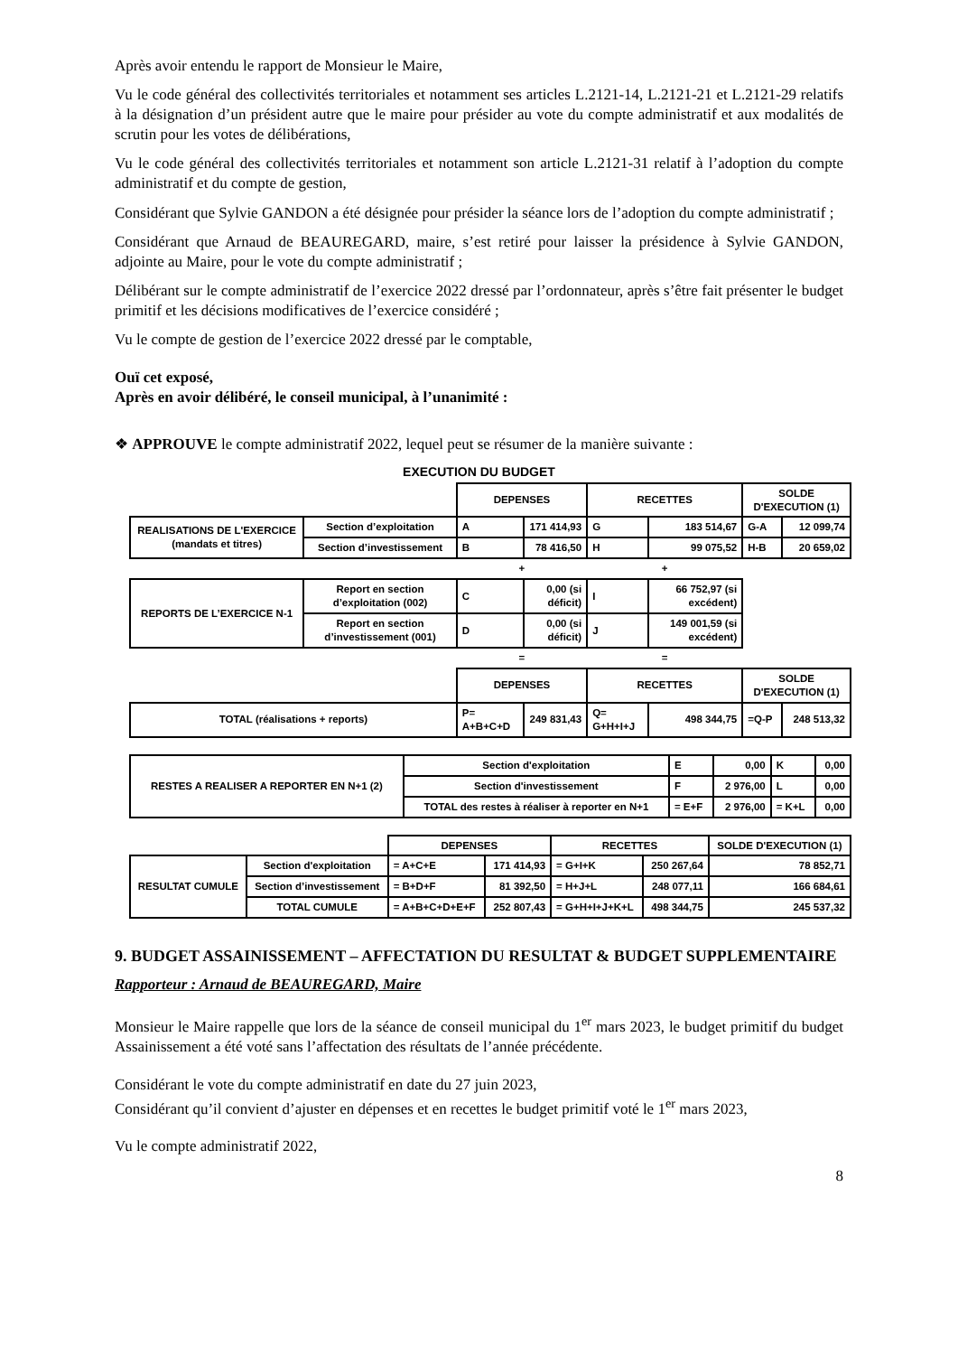Après avoir entendu le rapport de Monsieur le Maire,
Vu le code général des collectivités territoriales et notamment ses articles L.2121-14, L.2121-21 et L.2121-29 relatifs à la désignation d’un président autre que le maire pour présider au vote du compte administratif et aux modalités de scrutin pour les votes de délibérations,
Vu le code général des collectivités territoriales et notamment son article L.2121-31 relatif à l’adoption du compte administratif et du compte de gestion,
Considérant que Sylvie GANDON a été désignée pour présider la séance lors de l’adoption du compte administratif ;
Considérant que Arnaud de BEAUREGARD, maire, s’est retiré pour laisser la présidence à Sylvie GANDON, adjointe au Maire, pour le vote du compte administratif ;
Délibérant sur le compte administratif de l’exercice 2022 dressé par l’ordonnateur, après s’être fait présenter le budget primitif et les décisions modificatives de l’exercice considéré ;
Vu le compte de gestion de l’exercice 2022 dressé par le comptable,
Ouï cet exposé,
Après en avoir délibéré, le conseil municipal, à l’unanimité :
❖ APPROUVE le compte administratif 2022, lequel peut se résumer de la manière suivante :
EXECUTION DU BUDGET
| | | DEPENSES | | RECETTES | | SOLDE D'EXECUTION (1) | |
| REALISATIONS DE L'EXERCICE (mandats et titres) | Section d’exploitation | A | 171 414,93 | G | 183 514,67 | G-A | 12 099,74 |
| | Section d’investissement | B | 78 416,50 | H | 99 075,52 | H-B | 20 659,02 |
| | | + | | + | | | |
| REPORTS DE L’EXERCICE N-1 | Report en section d’exploitation (002) | C | 0,00 (si déficit) | I | 66 752,97 (si excédent) | | |
| | Report en section d’investissement (001) | D | 0,00 (si déficit) | J | 149 001,59 (si excédent) | | |
| | | = | | = | | | |
| | | DEPENSES | | RECETTES | | SOLDE D'EXECUTION (1) | |
| TOTAL (réalisations + reports) | | P= A+B+C+D | 249 831,43 | Q= G+H+I+J | 498 344,75 | =Q-P | 248 513,32 |
| RESTES A REALISER A REPORTER EN N+1 (2) | Section d'exploitation | E | 0,00 | K | 0,00 |
| | Section d'investissement | F | 2 976,00 | L | 0,00 |
| | TOTAL des restes à réaliser à reporter en N+1 | = E+F | 2 976,00 | = K+L | 0,00 |
| | | DEPENSES | | RECETTES | | SOLDE D'EXECUTION (1) |
| RESULTAT CUMULE | Section d'exploitation | = A+C+E | 171 414,93 | = G+I+K | 250 267,64 | 78 852,71 |
| | Section d’investissement | = B+D+F | 81 392,50 | = H+J+L | 248 077,11 | 166 684,61 |
| | TOTAL CUMULE | = A+B+C+D+E+F | 252 807,43 | = G+H+I+J+K+L | 498 344,75 | 245 537,32 |
9. BUDGET ASSAINISSEMENT – AFFECTATION DU RESULTAT & BUDGET SUPPLEMENTAIRE
Rapporteur : Arnaud de BEAUREGARD, Maire
Monsieur le Maire rappelle que lors de la séance de conseil municipal du 1<sup>er</sup> mars 2023, le budget primitif du budget Assainissement a été voté sans l’affectation des résultats de l’année précédente.
Considérant le vote du compte administratif en date du 27 juin 2023,
Considérant qu’il convient d’ajuster en dépenses et en recettes le budget primitif voté le 1<sup>er</sup> mars 2023,
Vu le compte administratif 2022,
8